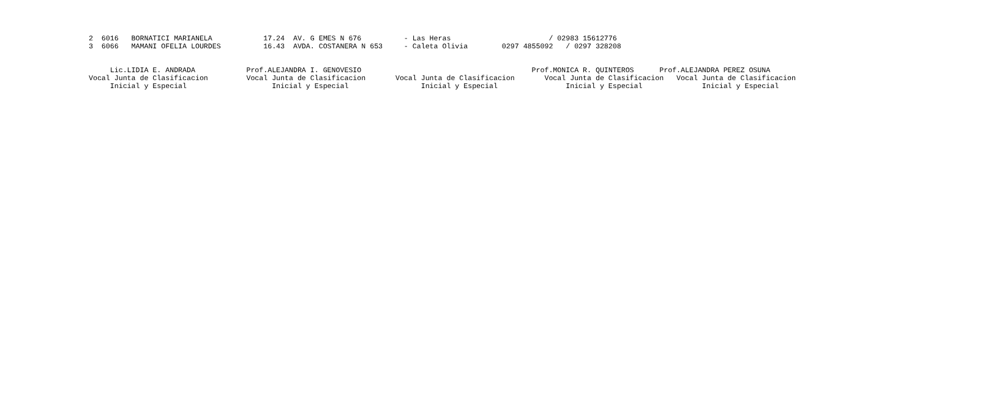2  6016   BORNATICI MARIANELA            17.24  AV. G EMES N 676          - Las Heras                       / 02983 15612776
3  6066   MAMANI OFELIA LOURDES          16.43  AVDA. COSTANERA N 653     - Caleta Olivia        0297 4855092   / 0297 328208
     Lic.LIDIA E. ANDRADA            Prof.ALEJANDRA I. GENOVESIO                                        Prof.MONICA R. QUINTEROS      Prof.ALEJANDRA PEREZ OSUNA
Vocal Junta de Clasificacion         Vocal Junta de Clasificacion       Vocal Junta de Clasificacion       Vocal Junta de Clasificacion   Vocal Junta de Clasificacion
     Inicial y Especial                    Inicial y Especial                 Inicial y Especial                Inicial y Especial              Inicial y Especial